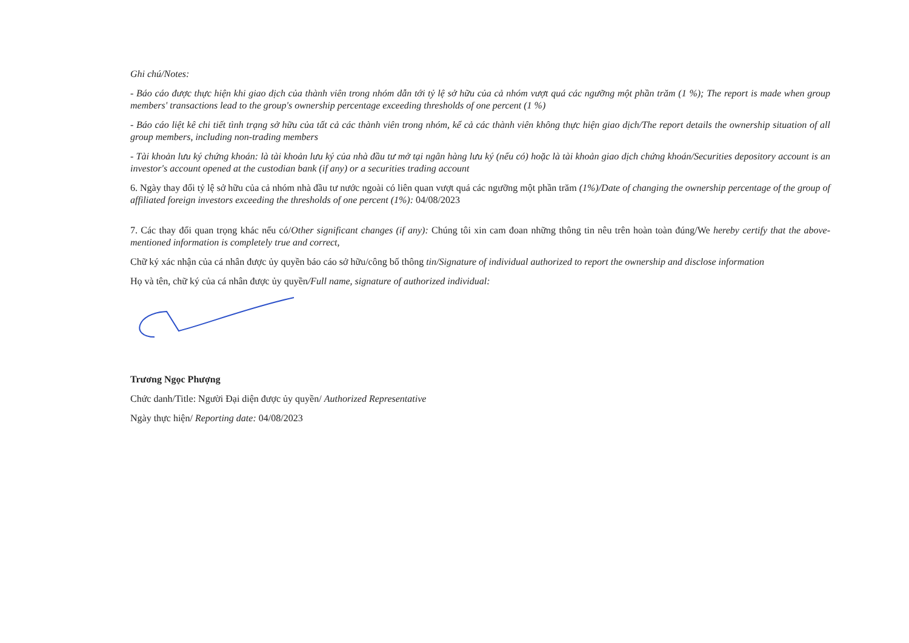Ghi chú/Notes:
- Báo cáo được thực hiện khi giao dịch của thành viên trong nhóm dẫn tới tỷ lệ sở hữu của cả nhóm vượt quá các ngưỡng một phần trăm (1 %); The report is made when group members' transactions lead to the group's ownership percentage exceeding thresholds of one percent (1 %)
- Báo cáo liệt kê chi tiết tình trạng sở hữu của tất cả các thành viên trong nhóm, kể cả các thành viên không thực hiện giao dịch/The report details the ownership situation of all group members, including non-trading members
- Tài khoản lưu ký chứng khoán: là tài khoản lưu ký của nhà đầu tư mở tại ngân hàng lưu ký (nếu có) hoặc là tài khoản giao dịch chứng khoán/Securities depository account is an investor's account opened at the custodian bank (if any) or a securities trading account
6. Ngày thay đổi tỷ lệ sở hữu của cả nhóm nhà đầu tư nước ngoài có liên quan vượt quá các ngưỡng một phần trăm (1%)/Date of changing the ownership percentage of the group of affiliated foreign investors exceeding the thresholds of one percent (1%): 04/08/2023
7. Các thay đổi quan trọng khác nếu có/Other significant changes (if any): Chúng tôi xin cam đoan những thông tin nêu trên hoàn toàn đúng/We hereby certify that the above-mentioned information is completely true and correct,
Chữ ký xác nhận của cá nhân được ủy quyền báo cáo sở hữu/công bố thông tin/Signature of individual authorized to report the ownership and disclose information
Họ và tên, chữ ký của cá nhân được ủy quyền/Full name, signature of authorized individual:
Trương Ngọc Phượng
Chức danh/Title: Người Đại diện được ủy quyền/ Authorized Representative
Ngày thực hiện/ Reporting date: 04/08/2023